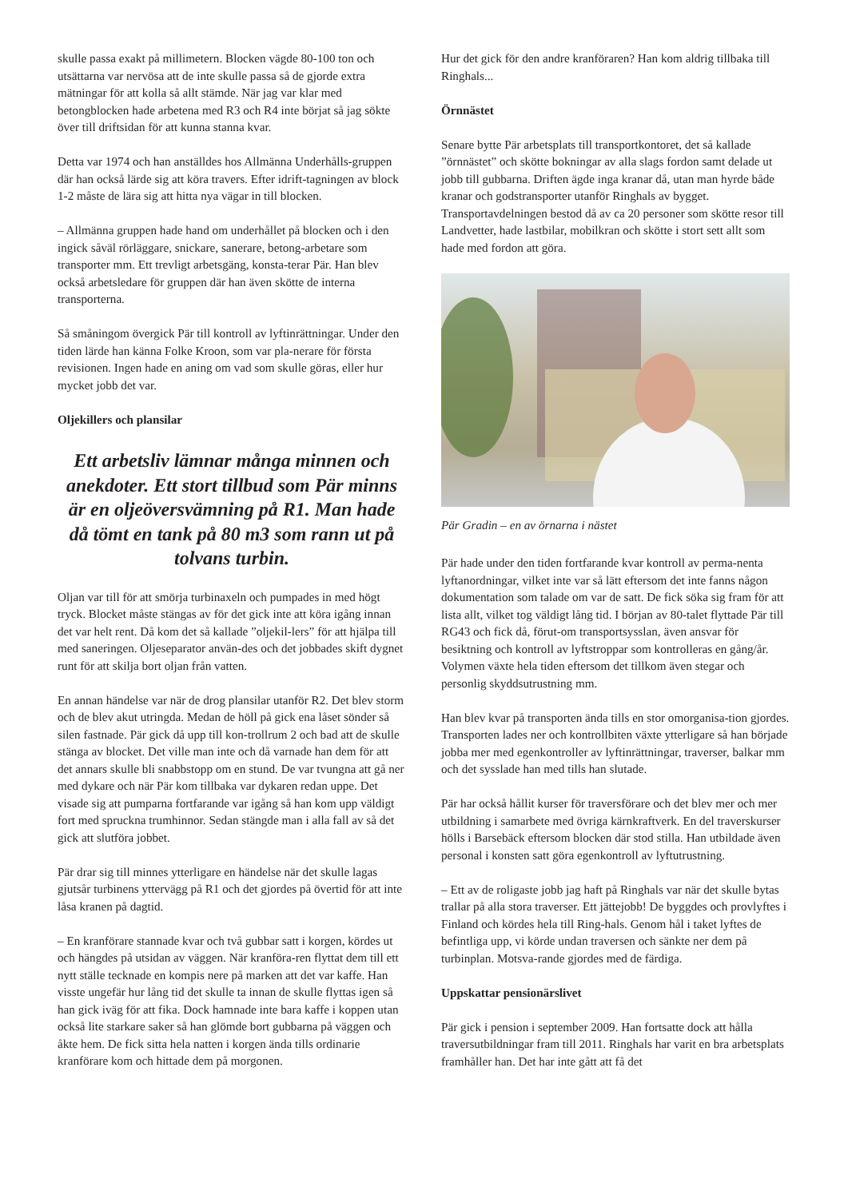skulle passa exakt på millimetern. Blocken vägde 80-100 ton och utsättarna var nervösa att de inte skulle passa så de gjorde extra mätningar för att kolla så allt stämde. När jag var klar med betongblocken hade arbetena med R3 och R4 inte börjat så jag sökte över till driftsidan för att kunna stanna kvar.
Detta var 1974 och han anställdes hos Allmänna Underhålls-gruppen där han också lärde sig att köra travers. Efter idrift-tagningen av block 1-2 måste de lära sig att hitta nya vägar in till blocken.
– Allmänna gruppen hade hand om underhållet på blocken och i den ingick såväl rörläggare, snickare, sanerare, betong-arbetare som transporter mm. Ett trevligt arbetsgäng, konsta-terar Pär. Han blev också arbetsledare för gruppen där han även skötte de interna transporterna.
Så småningom övergick Pär till kontroll av lyftinrättningar. Under den tiden lärde han känna Folke Kroon, som var pla-nerare för första revisionen. Ingen hade en aning om vad som skulle göras, eller hur mycket jobb det var.
Oljekillers och plansilar
Ett arbetsliv lämnar många minnen och anekdoter. Ett stort tillbud som Pär minns är en oljeöversvämning på R1. Man hade då tömt en tank på 80 m3 som rann ut på tolvans turbin.
Oljan var till för att smörja turbinaxeln och pumpades in med högt tryck. Blocket måste stängas av för det gick inte att köra igång innan det var helt rent. Då kom det så kallade ”oljekil-lers” för att hjälpa till med saneringen. Oljeseparator använ-des och det jobbades skift dygnet runt för att skilja bort oljan från vatten.
En annan händelse var när de drog plansilar utanför R2. Det blev storm och de blev akut utringda. Medan de höll på gick ena låset sönder så silen fastnade. Pär gick då upp till kon-trollrum 2 och bad att de skulle stänga av blocket. Det ville man inte och då varnade han dem för att det annars skulle bli snabbstopp om en stund. De var tvungna att gå ner med dykare och när Pär kom tillbaka var dykaren redan uppe. Det visade sig att pumparna fortfarande var igång så han kom upp väldigt fort med spruckna trumhinnor. Sedan stängde man i alla fall av så det gick att slutföra jobbet.
Pär drar sig till minnes ytterligare en händelse när det skulle lagas gjutsår turbinens yttervägg på R1 och det gjordes på övertid för att inte låsa kranen på dagtid.
– En kranförare stannade kvar och två gubbar satt i korgen, kördes ut och hängdes på utsidan av väggen. När kranföra-ren flyttat dem till ett nytt ställe tecknade en kompis nere på marken att det var kaffe. Han visste ungefär hur lång tid det skulle ta innan de skulle flyttas igen så han gick iväg för att fika. Dock hamnade inte bara kaffe i koppen utan också lite starkare saker så han glömde bort gubbarna på väggen och åkte hem. De fick sitta hela natten i korgen ända tills ordinarie kranförare kom och hittade dem på morgonen.
Hur det gick för den andre kranföraren? Han kom aldrig tillbaka till Ringhals...
Örnnästet
Senare bytte Pär arbetsplats till transportkontoret, det så kallade ”örnnästet” och skötte bokningar av alla slags fordon samt delade ut jobb till gubbarna. Driften ägde inga kranar då, utan man hyrde både kranar och godstransporter utanför Ringhals av bygget. Transportavdelningen bestod då av ca 20 personer som skötte resor till Landvetter, hade lastbilar, mobilkran och skötte i stort sett allt som hade med fordon att göra.
Pär Gradin – en av örnarna i nästet
Pär hade under den tiden fortfarande kvar kontroll av perma-nenta lyftanordningar, vilket inte var så lätt eftersom det inte fanns någon dokumentation som talade om var de satt. De fick söka sig fram för att lista allt, vilket tog väldigt lång tid. I början av 80-talet flyttade Pär till RG43 och fick då, förut-om transportsysslan, även ansvar för besiktning och kontroll av lyftstroppar som kontrolleras en gång/år. Volymen växte hela tiden eftersom det tillkom även stegar och personlig skyddsutrustning mm.
Han blev kvar på transporten ända tills en stor omorganisa-tion gjordes. Transporten lades ner och kontrollbiten växte ytterligare så han började jobba mer med egenkontroller av lyftinrättningar, traverser, balkar mm och det sysslade han med tills han slutade.
Pär har också hållit kurser för traversförare och det blev mer och mer utbildning i samarbete med övriga kärnkraftverk. En del traverskurser hölls i Barsebäck eftersom blocken där stod stilla. Han utbildade även personal i konsten satt göra egenkontroll av lyftutrustning.
– Ett av de roligaste jobb jag haft på Ringhals var när det skulle bytas trallar på alla stora traverser. Ett jättejobb! De byggdes och provlyftes i Finland och kördes hela till Ring-hals. Genom hål i taket lyftes de befintliga upp, vi körde undan traversen och sänkte ner dem på turbinplan. Motsva-rande gjordes med de färdiga.
Uppskattar pensionärslivet
Pär gick i pension i september 2009. Han fortsatte dock att hålla traversutbildningar fram till 2011. Ringhals har varit en bra arbetsplats framhåller han. Det har inte gått att få det